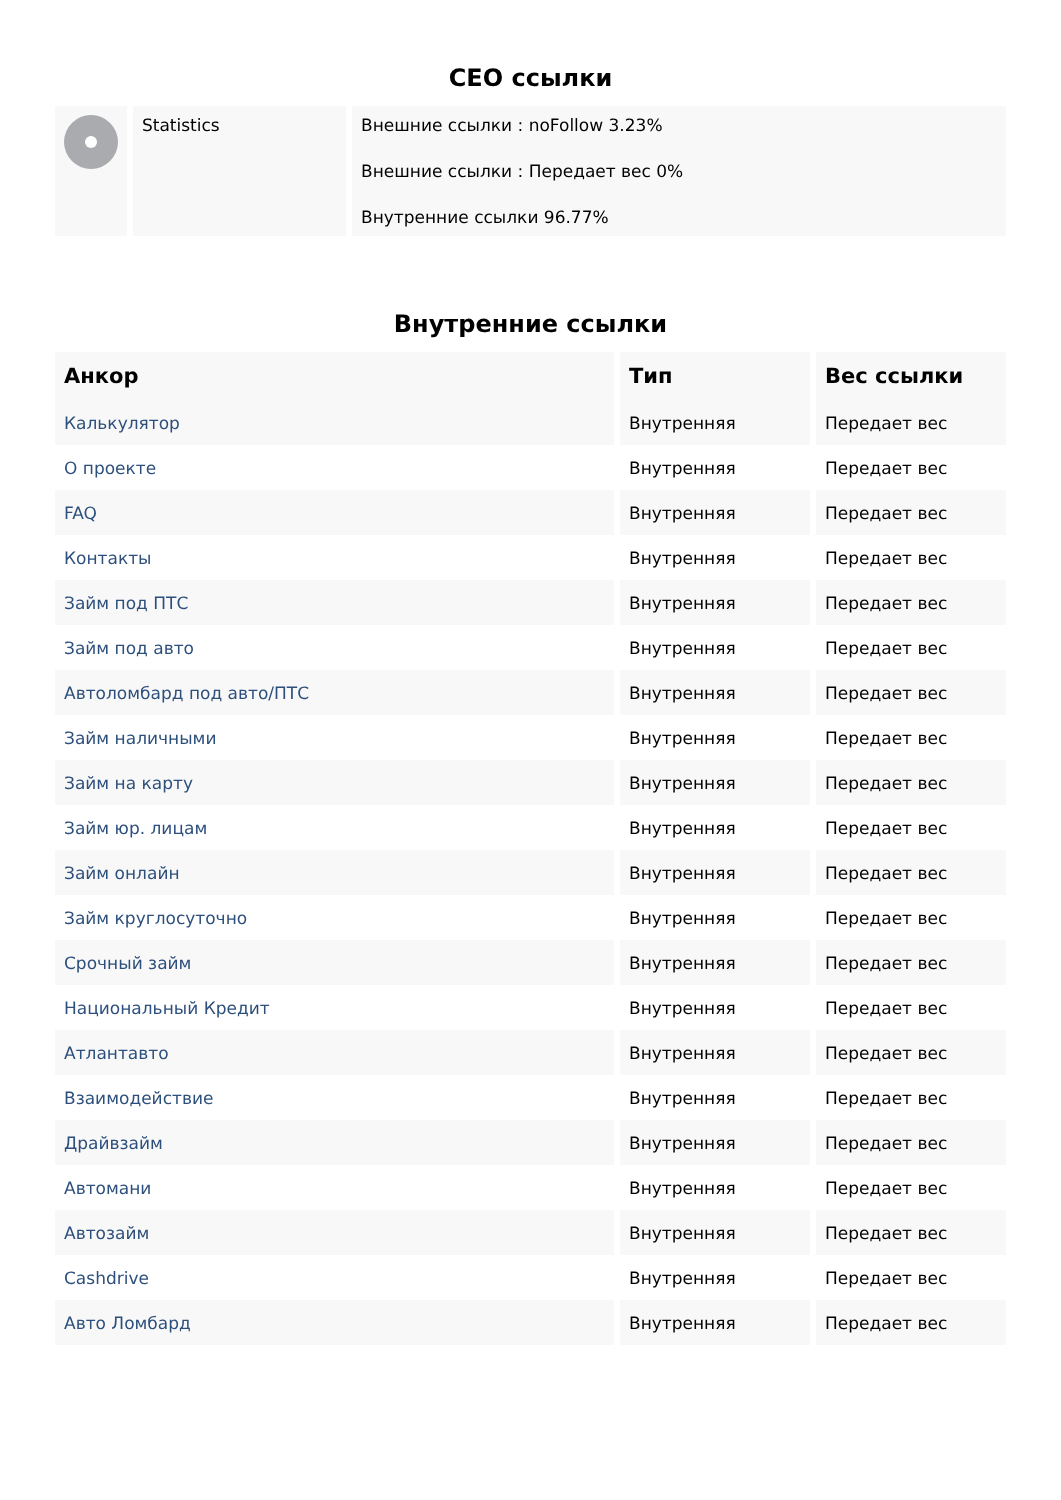CEO ссылки
| | Statistics | Внешние ссылки : noFollow 3.23% Внешние ссылки : Передает вес 0% Внутренние ссылки 96.77% |
Внутренние ссылки
| Анкор | Тип | Вес ссылки |
| --- | --- | --- |
| Калькулятор | Внутренняя | Передает вес |
| О проекте | Внутренняя | Передает вес |
| FAQ | Внутренняя | Передает вес |
| Контакты | Внутренняя | Передает вес |
| Займ под ПТС | Внутренняя | Передает вес |
| Займ под авто | Внутренняя | Передает вес |
| Автоломбард под авто/ПТС | Внутренняя | Передает вес |
| Займ наличными | Внутренняя | Передает вес |
| Займ на карту | Внутренняя | Передает вес |
| Займ юр. лицам | Внутренняя | Передает вес |
| Займ онлайн | Внутренняя | Передает вес |
| Займ круглосуточно | Внутренняя | Передает вес |
| Срочный займ | Внутренняя | Передает вес |
| Национальный Кредит | Внутренняя | Передает вес |
| Атлантавто | Внутренняя | Передает вес |
| Взаимодействие | Внутренняя | Передает вес |
| Драйвзайм | Внутренняя | Передает вес |
| Автомани | Внутренняя | Передает вес |
| Автозайм | Внутренняя | Передает вес |
| Cashdrive | Внутренняя | Передает вес |
| Авто Ломбард | Внутренняя | Передает вес |